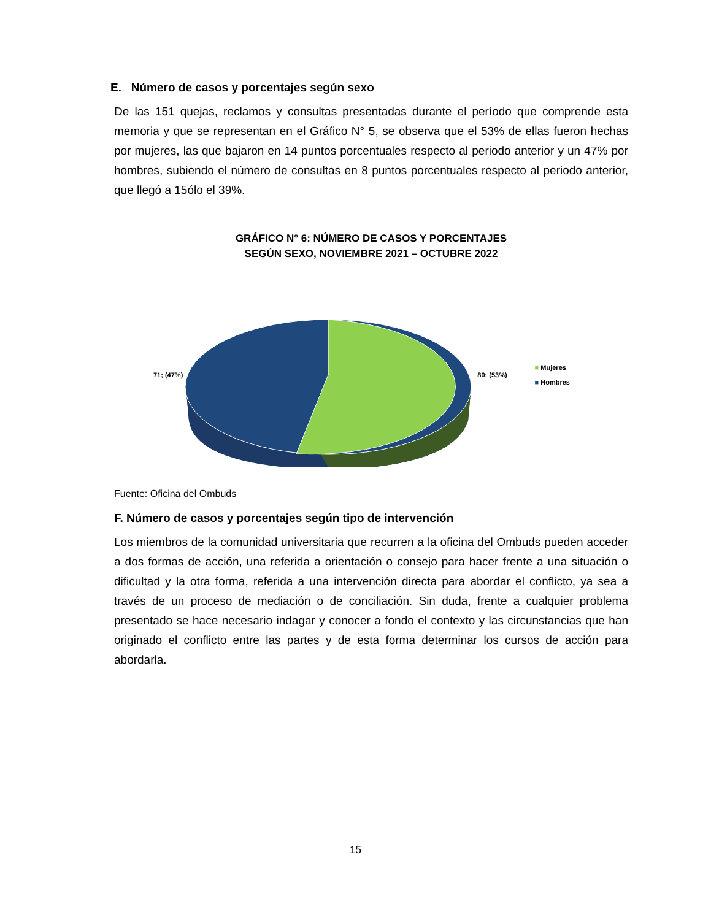E. Número de casos y porcentajes según sexo
De las 151 quejas, reclamos y consultas presentadas durante el período que comprende esta memoria y que se representan en el Gráfico N° 5, se observa que el 53% de ellas fueron hechas por mujeres, las que bajaron en 14 puntos porcentuales respecto al periodo anterior y un 47% por hombres, subiendo el número de consultas en 8 puntos porcentuales respecto al periodo anterior, que llegó a 15ólo el 39%.
GRÁFICO N° 6: NÚMERO DE CASOS Y PORCENTAJES
SEGÚN SEXO, NOVIEMBRE 2021 – OCTUBRE 2022
71; (47%) 80; (53%)
■ Mujeres
■ Hombres
Fuente: Oficina del Ombuds
F. Número de casos y porcentajes según tipo de intervención
Los miembros de la comunidad universitaria que recurren a la oficina del Ombuds pueden acceder a dos formas de acción, una referida a orientación o consejo para hacer frente a una situación o dificultad y la otra forma, referida a una intervención directa para abordar el conflicto, ya sea a través de un proceso de mediación o de conciliación. Sin duda, frente a cualquier problema presentado se hace necesario indagar y conocer a fondo el contexto y las circunstancias que han originado el conflicto entre las partes y de esta forma determinar los cursos de acción para abordarla.
15